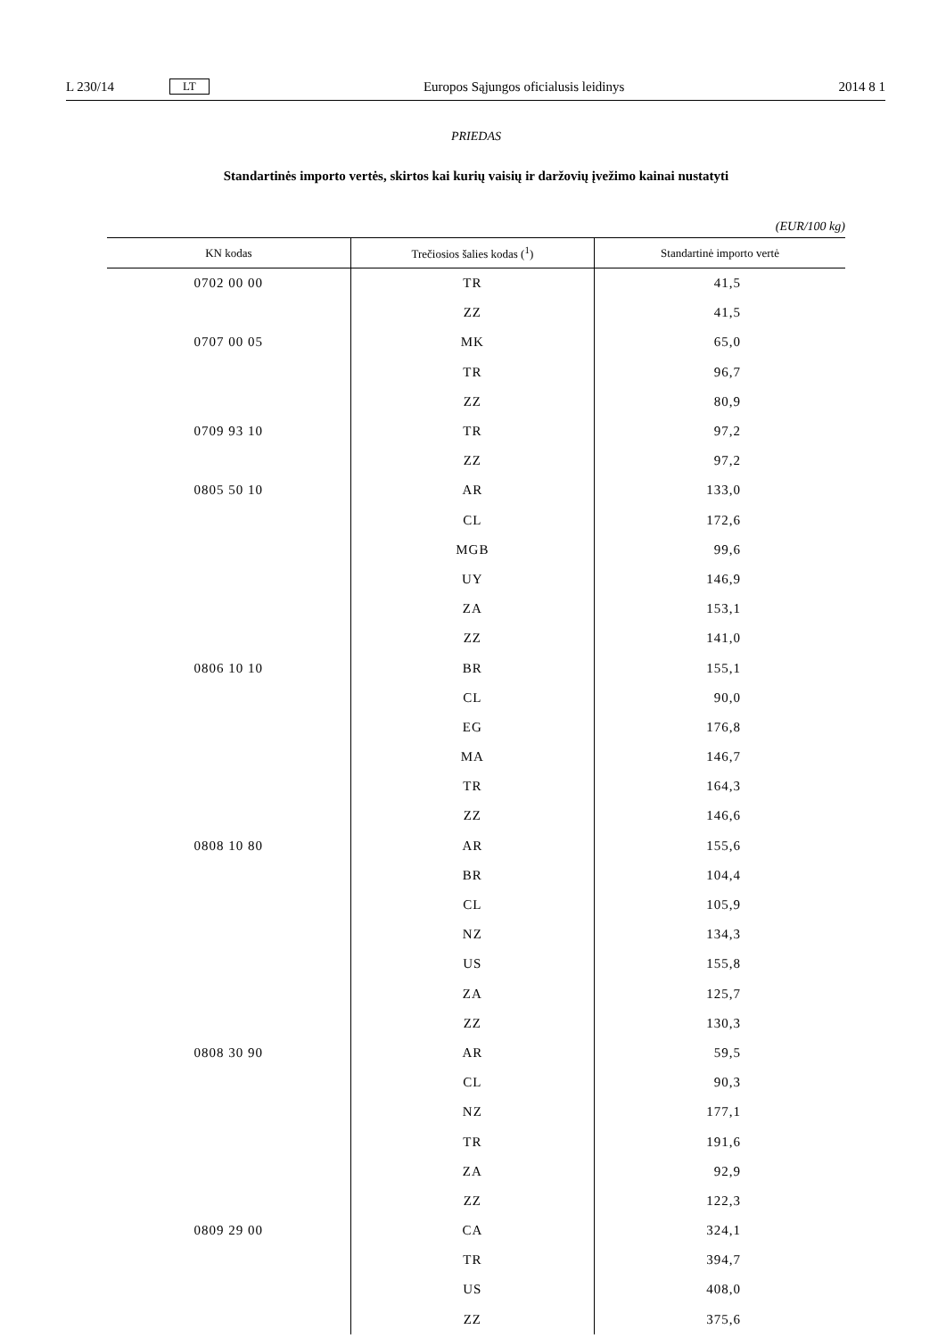L 230/14 LT Europos Sąjungos oficialusis leidinys 2014 8 1
PRIEDAS
Standartinės importo vertės, skirtos kai kurių vaisių ir daržovių įvežimo kainai nustatyti
(EUR/100 kg)
| KN kodas | Trečiosios šalies kodas (<sup>1</sup>) | Standartinė importo vertė |
| --- | --- | --- |
| 0702 00 00 | TR | 41,5 |
| | ZZ | 41,5 |
| 0707 00 05 | MK | 65,0 |
| | TR | 96,7 |
| | ZZ | 80,9 |
| 0709 93 10 | TR | 97,2 |
| | ZZ | 97,2 |
| 0805 50 10 | AR | 133,0 |
| | CL | 172,6 |
| | MGB | 99,6 |
| | UY | 146,9 |
| | ZA | 153,1 |
| | ZZ | 141,0 |
| 0806 10 10 | BR | 155,1 |
| | CL | 90,0 |
| | EG | 176,8 |
| | MA | 146,7 |
| | TR | 164,3 |
| | ZZ | 146,6 |
| 0808 10 80 | AR | 155,6 |
| | BR | 104,4 |
| | CL | 105,9 |
| | NZ | 134,3 |
| | US | 155,8 |
| | ZA | 125,7 |
| | ZZ | 130,3 |
| 0808 30 90 | AR | 59,5 |
| | CL | 90,3 |
| | NZ | 177,1 |
| | TR | 191,6 |
| | ZA | 92,9 |
| | ZZ | 122,3 |
| 0809 29 00 | CA | 324,1 |
| | TR | 394,7 |
| | US | 408,0 |
| | ZZ | 375,6 |